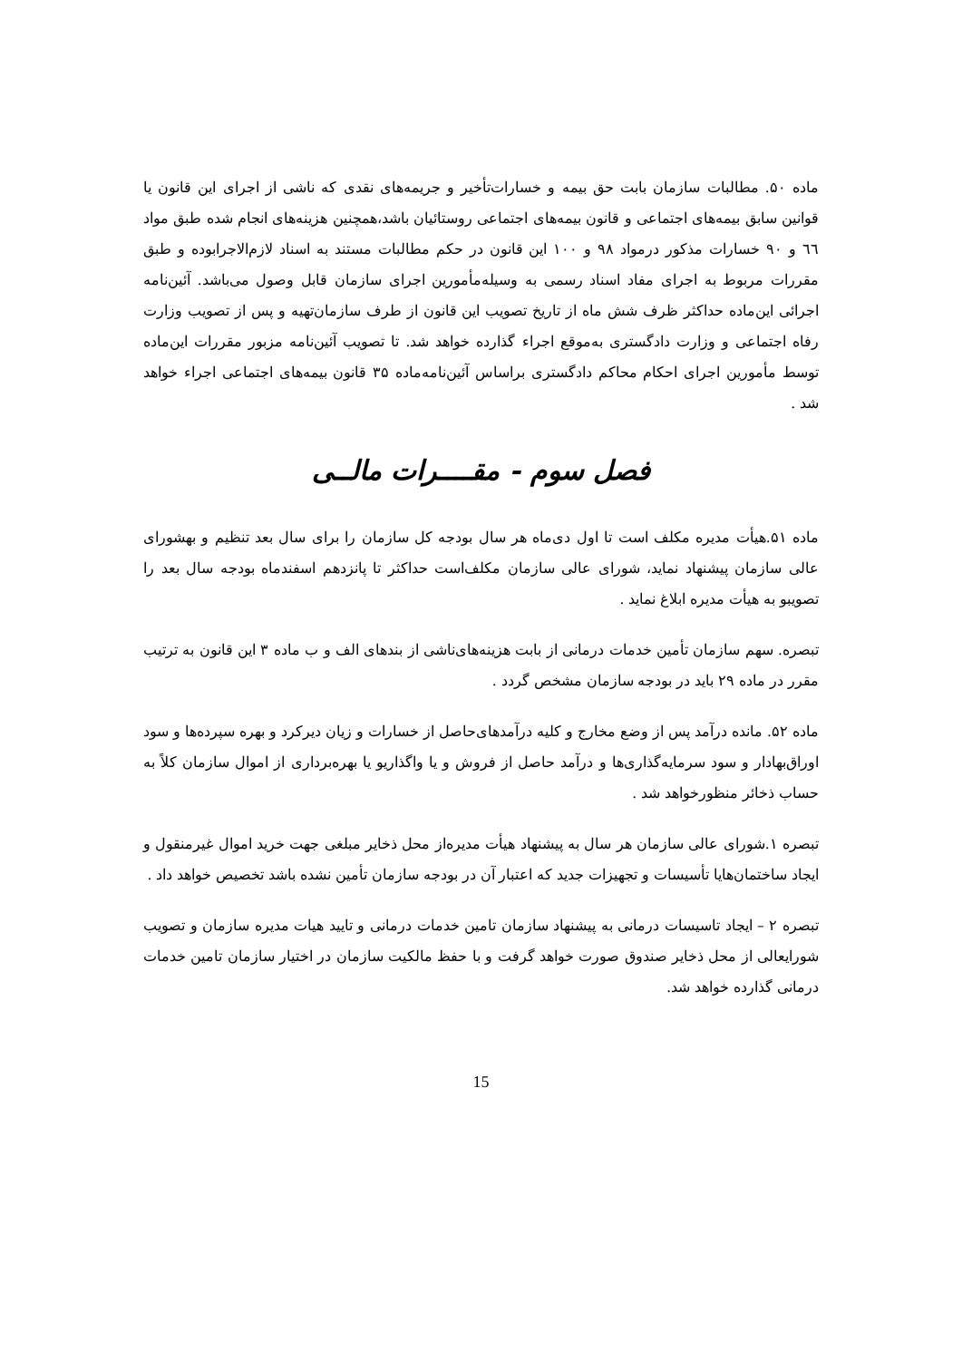ماده ۵۰. مطالبات سازمان بابت حق بیمه و خسارات‌تأخیر و جریمه‌های نقدی که ناشی از اجرای این قانون یا قوانین سابق بیمه‌های اجتماعی و قانون بیمه‌های اجتماعی روستائیان باشد،همچنین هزینه‌های انجام شده طبق مواد ٦٦ و ۹۰ خسارات مذکور درمواد ۹۸ و ۱۰۰ این قانون در حکم مطالبات مستند به اسناد لازم‌الاجرابوده و طبق مقررات مربوط به اجرای مفاد اسناد رسمی به وسیله‌مأمورین اجرای سازمان قابل وصول می‌باشد. آئین‌نامه اجرائی این‌ماده حداکثر ظرف شش ماه از تاریخ تصویب این قانون از طرف سازمان‌تهیه و پس از تصویب وزارت رفاه اجتماعی و وزارت دادگستری به‌موقع اجراء گذارده خواهد شد. تا تصویب آئین‌نامه مزبور مقررات این‌ماده توسط مأمورین اجرای احکام محاکم دادگستری براساس آئین‌نامه‌ماده ۳۵ قانون بیمه‌های اجتماعی اجراء خواهد شد .
فصل سوم - مقــــرات مالــی
ماده ۵۱.هیأت مدیره مکلف است تا اول دی‌ماه هر سال بودجه کل سازمان را برای سال بعد تنظیم و بهشورای عالی سازمان پیشنهاد نماید، شورای عالی سازمان مکلف‌است حداکثر تا پانزدهم اسفندماه بودجه سال بعد را تصویبو به هیأت مدیره ابلاغ نماید .
تبصره. سهم سازمان تأمین خدمات درمانی از بابت هزینه‌های‌ناشی از بندهای الف و ب ماده ۳ این قانون به ترتیب مقرر در ماده ۲۹ باید در بودجه سازمان مشخص گردد .
ماده ۵۲. مانده درآمد پس از وضع مخارج و کلیه درآمدهای‌حاصل از خسارات و زیان دیرکرد و بهره سپرده‌ها و سود اوراق‌بهادار و سود سرمایه‌گذاری‌ها و درآمد حاصل از فروش و یا واگذاریو یا بهره‌برداری از اموال سازمان کلاً به حساب ذخائر منظورخواهد شد .
تبصره ۱.شورای عالی سازمان هر سال به پیشنهاد هیأت مدیره‌از محل ذخایر مبلغی جهت خرید اموال غیرمنقول و ایجاد ساختمان‌هایا تأسیسات و تجهیزات جدید که اعتبار آن در بودجه سازمان تأمین نشده باشد تخصیص خواهد داد .
تبصره ۲ – ایجاد تاسیسات درمانی به پیشنهاد سازمان تامین خدمات درمانی و تایید هیات مدیره سازمان و تصویب شورایعالی از محل ذخایر صندوق صورت خواهد گرفت و با حفظ مالکیت سازمان در اختیار سازمان تامین خدمات درمانی گذارده خواهد شد.
15